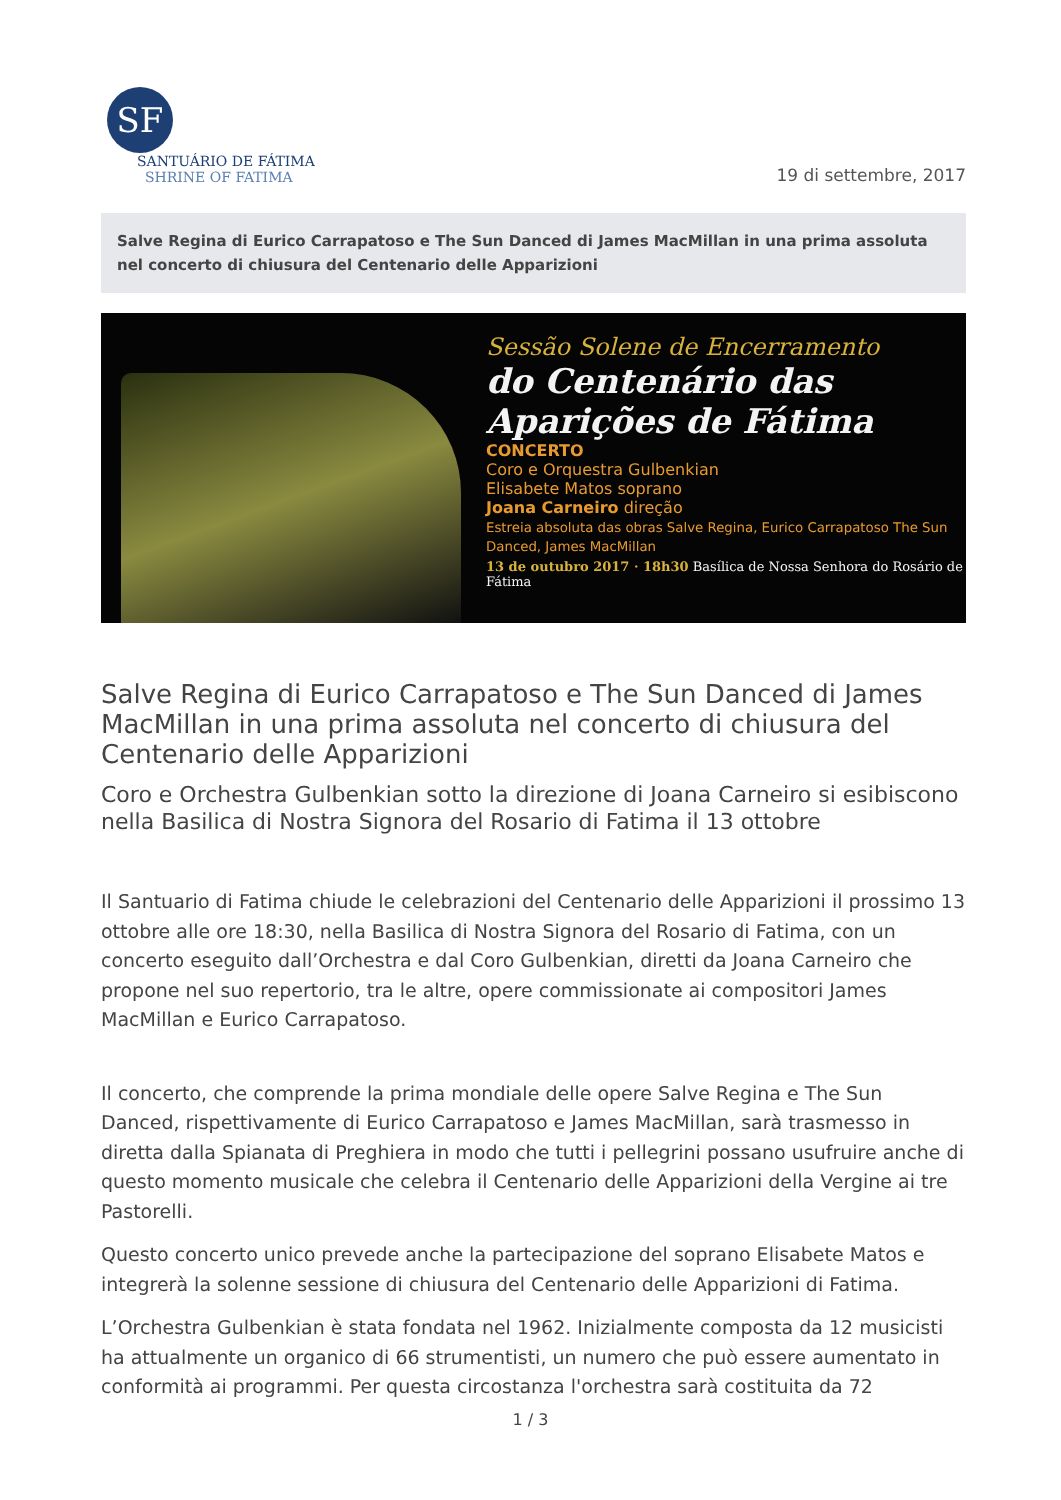SF
SANTUÁRIO DE FÁTIMA
SHRINE OF FATIMA
19 di settembre, 2017
Salve Regina di Eurico Carrapatoso e The Sun Danced di James MacMillan in una prima assoluta nel concerto di chiusura del Centenario delle Apparizioni
Sessão Solene de Encerramento
do Centenário das Aparições de Fátima
CONCERTO
Coro e Orquestra Gulbenkian
Elisabete Matos soprano
Joana Carneiro direção
Estreia absoluta das obras Salve Regina, Eurico Carrapatoso The Sun Danced, James MacMillan
13 de outubro 2017 · 18h30 Basílica de Nossa Senhora do Rosário de Fátima
Salve Regina di Eurico Carrapatoso e The Sun Danced di James MacMillan in una prima assoluta nel concerto di chiusura del Centenario delle Apparizioni
Coro e Orchestra Gulbenkian sotto la direzione di Joana Carneiro si esibiscono nella Basilica di Nostra Signora del Rosario di Fatima il 13 ottobre
Il Santuario di Fatima chiude le celebrazioni del Centenario delle Apparizioni il prossimo 13 ottobre alle ore 18:30, nella Basilica di Nostra Signora del Rosario di Fatima, con un concerto eseguito dall’Orchestra e dal Coro Gulbenkian, diretti da Joana Carneiro che propone nel suo repertorio, tra le altre, opere commissionate ai compositori James MacMillan e Eurico Carrapatoso.
Il concerto, che comprende la prima mondiale delle opere Salve Regina e The Sun Danced, rispettivamente di Eurico Carrapatoso e James MacMillan, sarà trasmesso in diretta dalla Spianata di Preghiera in modo che tutti i pellegrini possano usufruire anche di questo momento musicale che celebra il Centenario delle Apparizioni della Vergine ai tre Pastorelli.
Questo concerto unico prevede anche la partecipazione del soprano Elisabete Matos e integrerà la solenne sessione di chiusura del Centenario delle Apparizioni di Fatima.
L’Orchestra Gulbenkian è stata fondata nel 1962. Inizialmente composta da 12 musicisti ha attualmente un organico di 66 strumentisti, un numero che può essere aumentato in conformità ai programmi. Per questa circostanza l'orchestra sarà costituita da 72
1 / 3